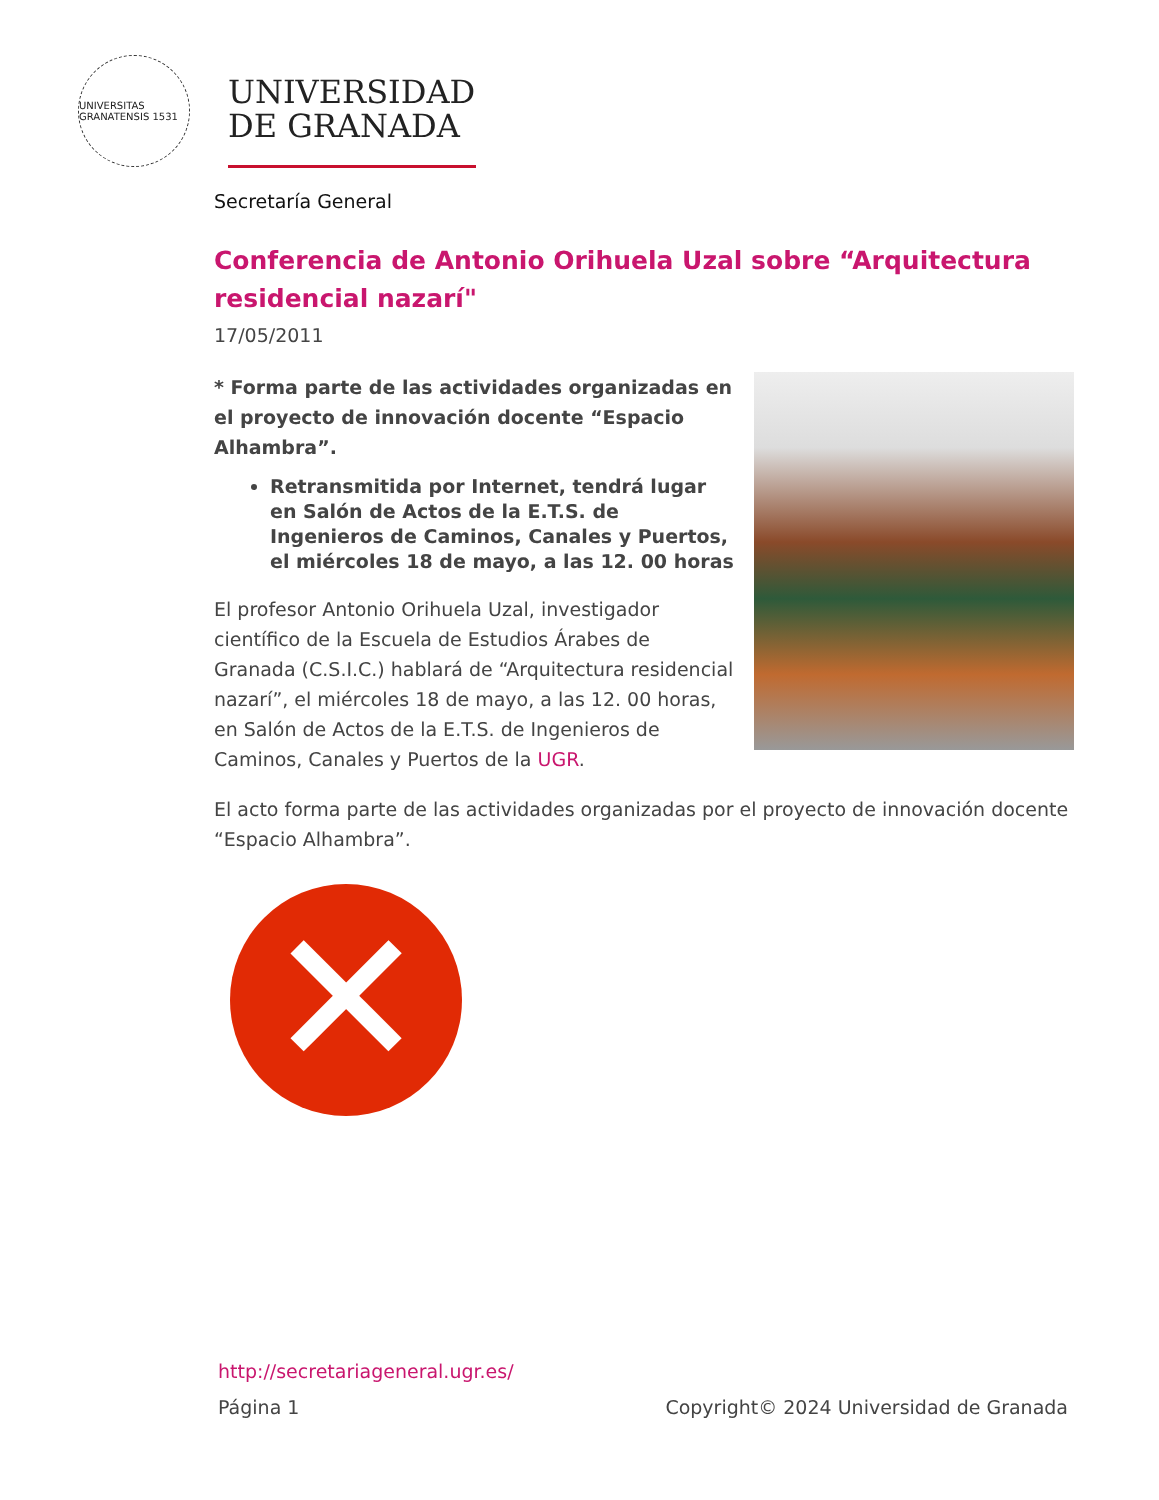UNIVERSITAS GRANATENSIS 1531
UNIVERSIDAD
DE GRANADA
Secretaría General
Conferencia de Antonio Orihuela Uzal sobre “Arquitectura residencial nazarí"
17/05/2011
* Forma parte de las actividades organizadas en el proyecto de innovación docente “Espacio Alhambra”.
Retransmitida por Internet, tendrá lugar en Salón de Actos de la E.T.S. de Ingenieros de Caminos, Canales y Puertos, el miércoles 18 de mayo, a las 12. 00 horas
El profesor Antonio Orihuela Uzal, investigador científico de la Escuela de Estudios Árabes de Granada (C.S.I.C.) hablará de “Arquitectura residencial nazarí”, el miércoles 18 de mayo, a las 12. 00 horas, en Salón de Actos de la E.T.S. de Ingenieros de Caminos, Canales y Puertos de la UGR.
El acto forma parte de las actividades organizadas por el proyecto de innovación docente “Espacio Alhambra”.
✕
http://secretariageneral.ugr.es/
Página 1 Copyright© 2024 Universidad de Granada